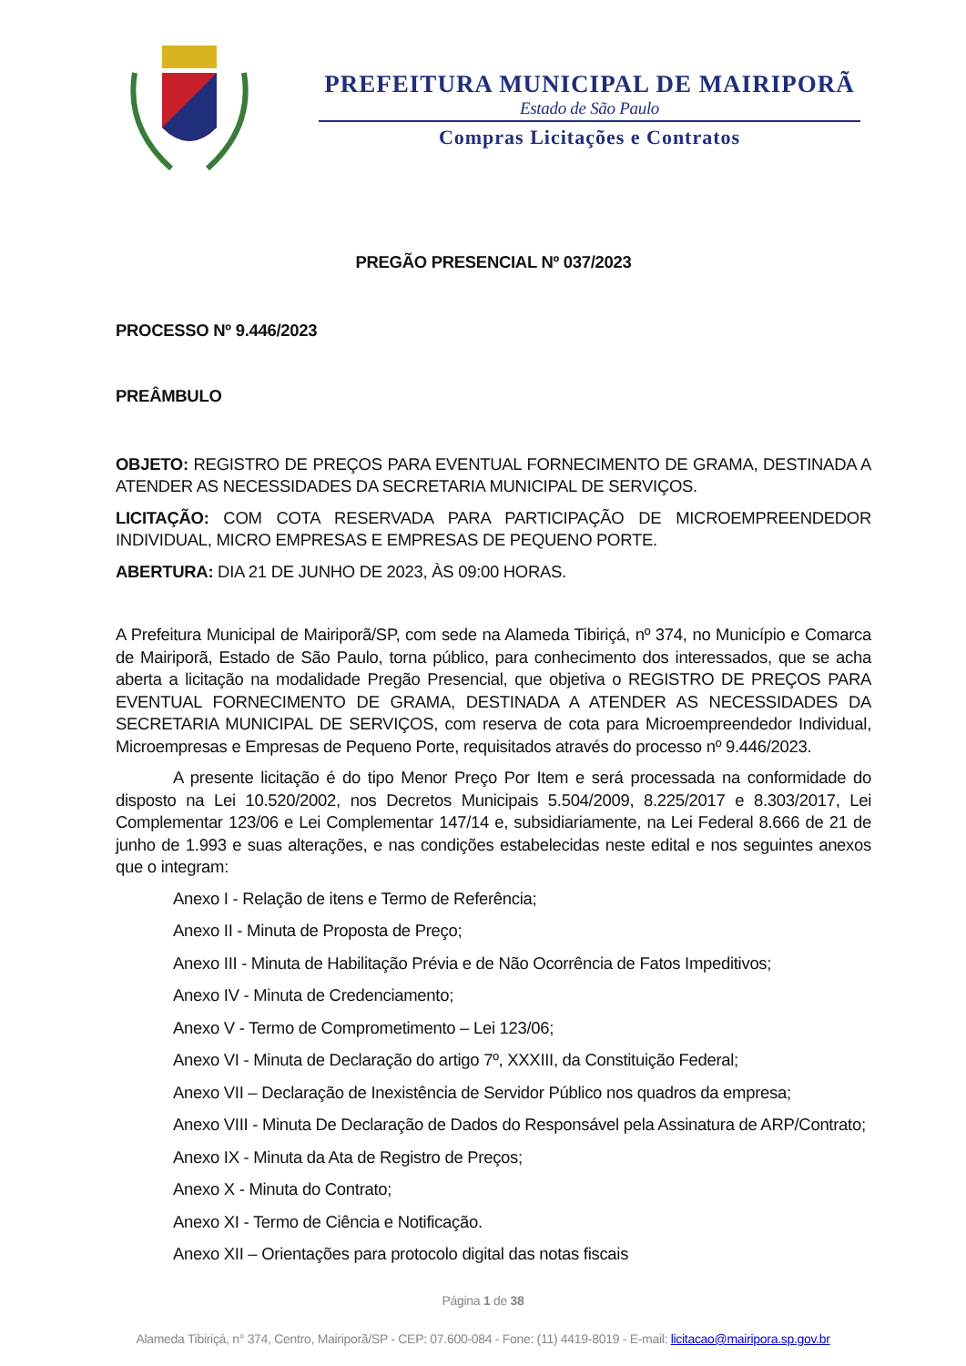PREFEITURA MUNICIPAL DE MAIRIPORÃ
Estado de São Paulo
Compras Licitações e Contratos
PREGÃO PRESENCIAL Nº 037/2023
PROCESSO Nº 9.446/2023
PREÂMBULO
OBJETO: REGISTRO DE PREÇOS PARA EVENTUAL FORNECIMENTO DE GRAMA, DESTINADA A ATENDER AS NECESSIDADES DA SECRETARIA MUNICIPAL DE SERVIÇOS.
LICITAÇÃO: COM COTA RESERVADA PARA PARTICIPAÇÃO DE MICROEMPREENDEDOR INDIVIDUAL, MICRO EMPRESAS E EMPRESAS DE PEQUENO PORTE.
ABERTURA: DIA 21 DE JUNHO DE 2023, ÀS 09:00 HORAS.
A Prefeitura Municipal de Mairiporã/SP, com sede na Alameda Tibiriçá, nº 374, no Município e Comarca de Mairiporã, Estado de São Paulo, torna público, para conhecimento dos interessados, que se acha aberta a licitação na modalidade Pregão Presencial, que objetiva o REGISTRO DE PREÇOS PARA EVENTUAL FORNECIMENTO DE GRAMA, DESTINADA A ATENDER AS NECESSIDADES DA SECRETARIA MUNICIPAL DE SERVIÇOS, com reserva de cota para Microempreendedor Individual, Microempresas e Empresas de Pequeno Porte, requisitados através do processo nº 9.446/2023.
A presente licitação é do tipo Menor Preço Por Item e será processada na conformidade do disposto na Lei 10.520/2002, nos Decretos Municipais 5.504/2009, 8.225/2017 e 8.303/2017, Lei Complementar 123/06 e Lei Complementar 147/14 e, subsidiariamente, na Lei Federal 8.666 de 21 de junho de 1.993 e suas alterações, e nas condições estabelecidas neste edital e nos seguintes anexos que o integram:
Anexo I - Relação de itens e Termo de Referência;
Anexo II - Minuta de Proposta de Preço;
Anexo III - Minuta de Habilitação Prévia e de Não Ocorrência de Fatos Impeditivos;
Anexo IV - Minuta de Credenciamento;
Anexo V - Termo de Comprometimento – Lei 123/06;
Anexo VI - Minuta de Declaração do artigo 7º, XXXIII, da Constituição Federal;
Anexo VII – Declaração de Inexistência de Servidor Público nos quadros da empresa;
Anexo VIII - Minuta De Declaração de Dados do Responsável pela Assinatura de ARP/Contrato;
Anexo IX - Minuta da Ata de Registro de Preços;
Anexo X - Minuta do Contrato;
Anexo XI - Termo de Ciência e Notificação.
Anexo XII – Orientações para protocolo digital das notas fiscais
Página 1 de 38
Alameda Tibiriçá, n° 374, Centro, Mairiporã/SP - CEP: 07.600-084 - Fone: (11) 4419-8019 - E-mail: licitacao@mairipora.sp.gov.br